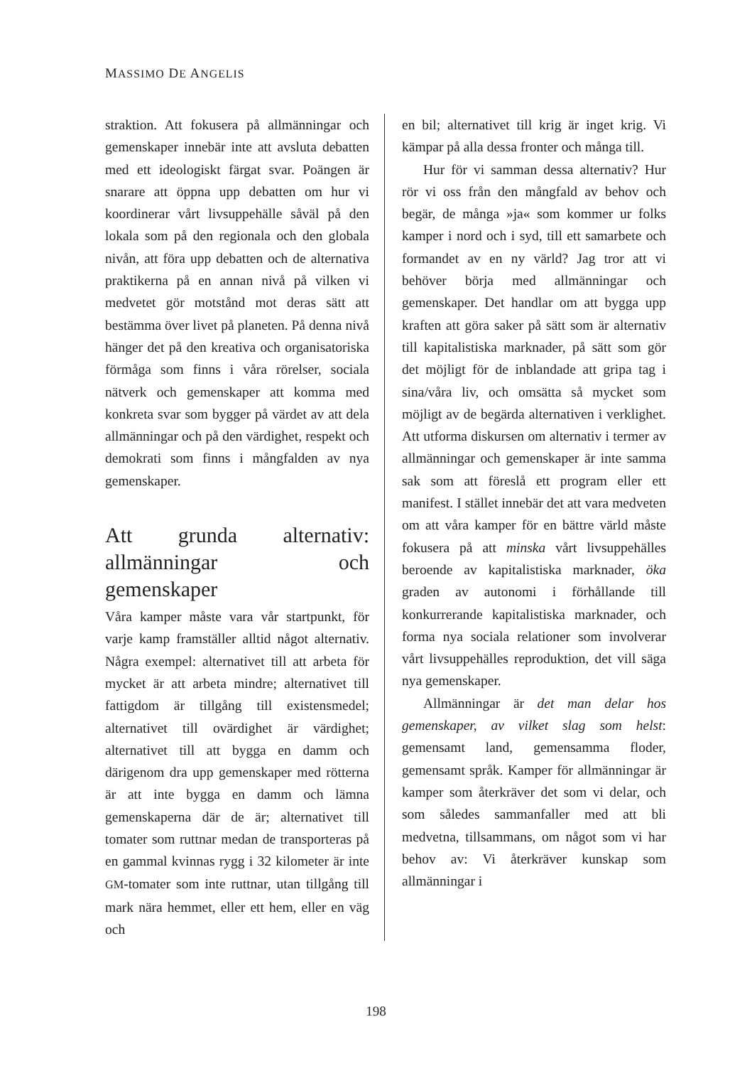MASSIMO DE ANGELIS
straktion. Att fokusera på allmänningar och gemenskaper innebär inte att avsluta debatten med ett ideologiskt färgat svar. Poängen är snarare att öppna upp debatten om hur vi koordinerar vårt livsuppehälle såväl på den lokala som på den regionala och den globala nivån, att föra upp debatten och de alternativa praktikerna på en annan nivå på vilken vi medvetet gör motstånd mot deras sätt att bestämma över livet på planeten. På denna nivå hänger det på den kreativa och organisatoriska förmåga som finns i våra rörelser, sociala nätverk och gemenskaper att komma med konkreta svar som bygger på värdet av att dela allmänningar och på den värdighet, respekt och demokrati som finns i mångfalden av nya gemenskaper.
Att grunda alternativ: allmänningar och gemenskaper
Våra kamper måste vara vår startpunkt, för varje kamp framställer alltid något alternativ. Några exempel: alternativet till att arbeta för mycket är att arbeta mindre; alternativet till fattigdom är tillgång till existensmedel; alternativet till ovärdighet är värdighet; alternativet till att bygga en damm och därigenom dra upp gemenskaper med rötterna är att inte bygga en damm och lämna gemenskaperna där de är; alternativet till tomater som ruttnar medan de transporteras på en gammal kvinnas rygg i 32 kilometer är inte GM-tomater som inte ruttnar, utan tillgång till mark nära hemmet, eller ett hem, eller en väg och
en bil; alternativet till krig är inget krig. Vi kämpar på alla dessa fronter och många till.
Hur för vi samman dessa alternativ? Hur rör vi oss från den mångfald av behov och begär, de många »ja« som kommer ur folks kamper i nord och i syd, till ett samarbete och formandet av en ny värld? Jag tror att vi behöver börja med allmänningar och gemenskaper. Det handlar om att bygga upp kraften att göra saker på sätt som är alternativ till kapitalistiska marknader, på sätt som gör det möjligt för de inblandade att gripa tag i sina/våra liv, och omsätta så mycket som möjligt av de begärda alternativen i verklighet. Att utforma diskursen om alternativ i termer av allmänningar och gemenskaper är inte samma sak som att föreslå ett program eller ett manifest. I stället innebär det att vara medveten om att våra kamper för en bättre värld måste fokusera på att minska vårt livsuppehälles beroende av kapitalistiska marknader, öka graden av autonomi i förhållande till konkurrerande kapitalistiska marknader, och forma nya sociala relationer som involverar vårt livsuppehälles reproduktion, det vill säga nya gemenskaper.
Allmänningar är det man delar hos gemenskaper, av vilket slag som helst: gemensamt land, gemensamma floder, gemensamt språk. Kamper för allmänningar är kamper som återkräver det som vi delar, och som således sammanfaller med att bli medvetna, tillsammans, om något som vi har behov av: Vi återkräver kunskap som allmänningar i
198